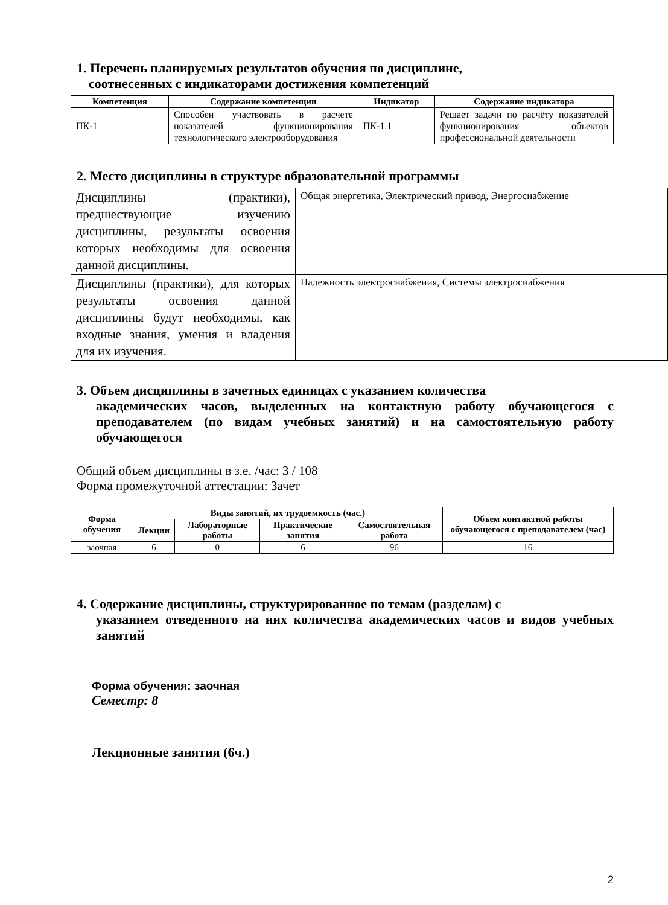1. Перечень планируемых результатов обучения по дисциплине,
соотнесенных с индикаторами достижения компетенций
| Компетенция | Содержание компетенции | Индикатор | Содержание индикатора |
| --- | --- | --- | --- |
| ПК-1 | Способен участвовать в расчете показателей функционирования технологического электрооборудования | ПК-1.1 | Решает задачи по расчёту показателей функционирования объектов профессиональной деятельности |
2. Место дисциплины в структуре образовательной программы
| Дисциплины (практики), предшествующие изучению дисциплины, результаты освоения которых необходимы для освоения данной дисциплины. | Общая энергетика, Электрический привод, Энергоснабжение |
| Дисциплины (практики), для которых результаты освоения данной дисциплины будут необходимы, как входные знания, умения и владения для их изучения. | Надежность электроснабжения, Системы электроснабжения |
3. Объем дисциплины в зачетных единицах с указанием количества
академических часов, выделенных на контактную работу обучающегося с преподавателем (по видам учебных занятий) и на самостоятельную работу обучающегося
Общий объем дисциплины в з.е. /час: 3 / 108
Форма промежуточной аттестации: Зачет
| Форма обучения | Виды занятий, их трудоемкость (час.) | | | | Объем контактной работы обучающегося с преподавателем (час) |
| --- | --- | --- | --- | --- | --- |
| | Лекции | Лабораторные работы | Практические занятия | Самостоятельная работа | |
| заочная | 6 | 0 | 6 | 96 | 16 |
4. Содержание дисциплины, структурированное по темам (разделам) с
указанием отведенного на них количества академических часов и видов учебных занятий
Форма обучения: заочная
Семестр: 8
Лекционные занятия (6ч.)
2